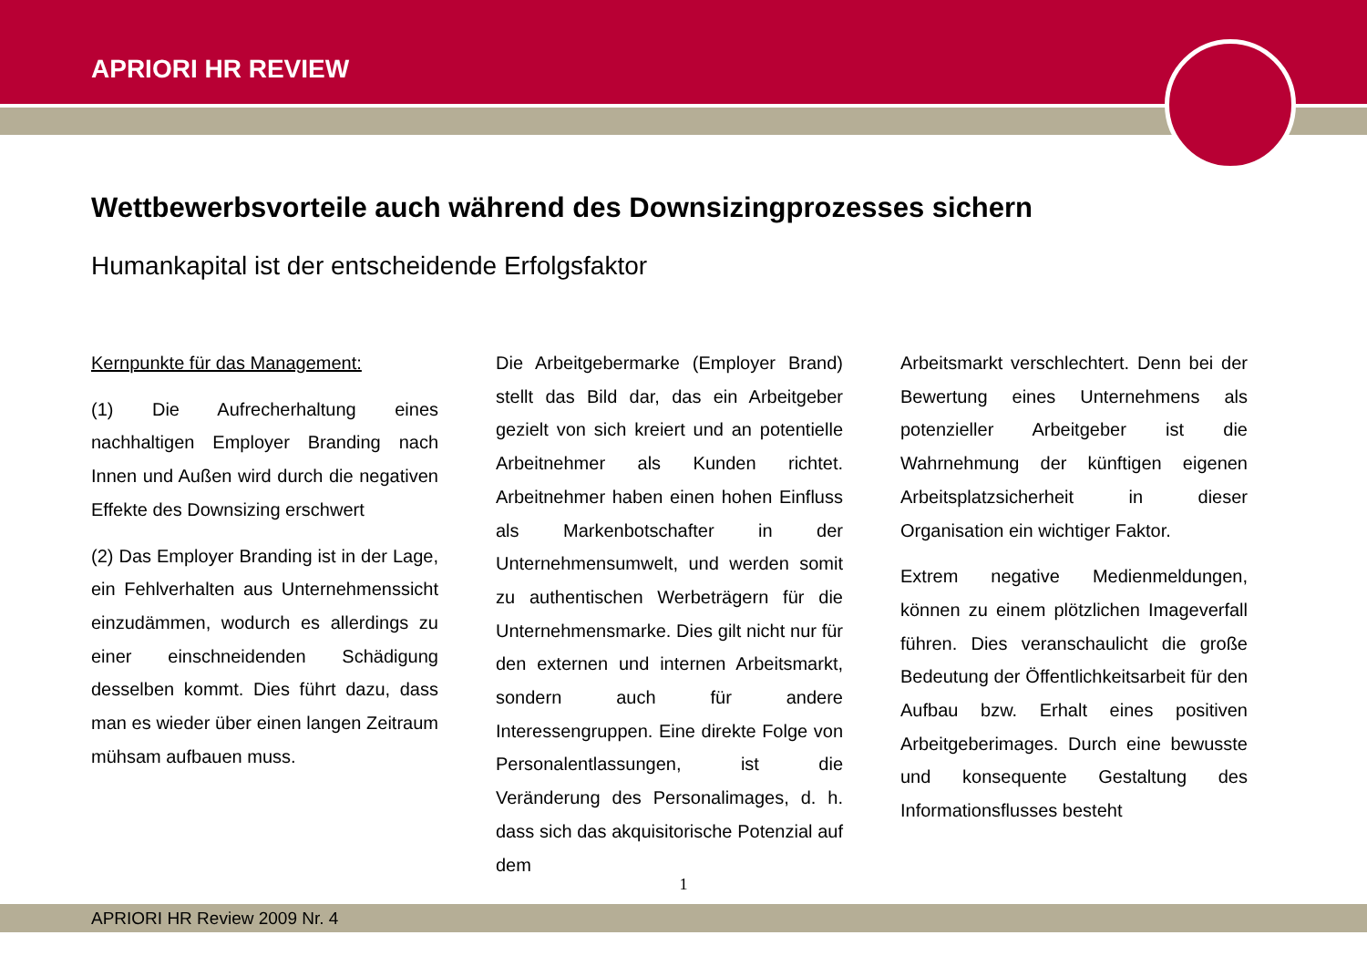APRIORI HR REVIEW
Wettbewerbsvorteile auch während des Downsizingprozesses sichern
Humankapital ist der entscheidende Erfolgsfaktor
Kernpunkte für das Management:
(1) Die Aufrecherhaltung eines nachhaltigen Employer Branding nach Innen und Außen wird durch die negativen Effekte des Downsizing erschwert
(2) Das Employer Branding ist in der Lage, ein Fehlverhalten aus Unternehmenssicht einzudämmen, wodurch es allerdings zu einer einschneidenden Schädigung desselben kommt. Dies führt dazu, dass man es wieder über einen langen Zeitraum mühsam aufbauen muss.
Die Arbeitgebermarke (Employer Brand) stellt das Bild dar, das ein Arbeitgeber gezielt von sich kreiert und an potentielle Arbeitnehmer als Kunden richtet. Arbeitnehmer haben einen hohen Einfluss als Markenbotschafter in der Unternehmensumwelt, und werden somit zu authentischen Werbeträgern für die Unternehmensmarke. Dies gilt nicht nur für den externen und internen Arbeitsmarkt, sondern auch für andere Interessengruppen. Eine direkte Folge von Personalentlassungen, ist die Veränderung des Personalimages, d. h. dass sich das akquisitorische Potenzial auf dem
Arbeitsmarkt verschlechtert. Denn bei der Bewertung eines Unternehmens als potenzieller Arbeitgeber ist die Wahrnehmung der künftigen eigenen Arbeitsplatzsicherheit in dieser Organisation ein wichtiger Faktor.
Extrem negative Medienmeldungen, können zu einem plötzlichen Imageverfall führen. Dies veranschaulicht die große Bedeutung der Öffentlichkeitsarbeit für den Aufbau bzw. Erhalt eines positiven Arbeitgeberimages. Durch eine bewusste und konsequente Gestaltung des Informationsflusses besteht
1
APRIORI HR Review 2009 Nr. 4